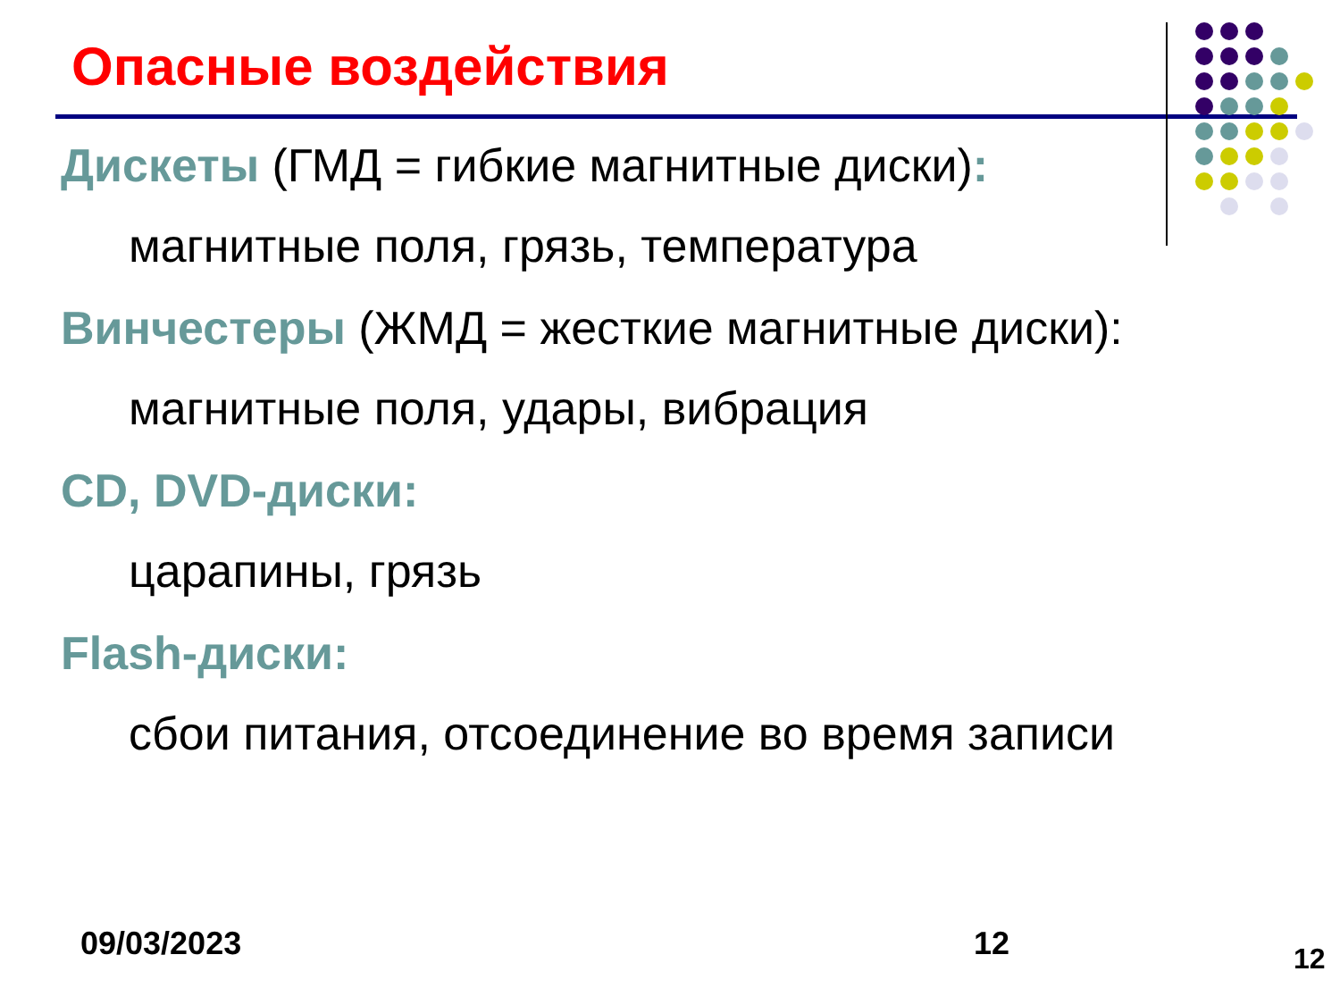Опасные воздействия
Дискеты (ГМД = гибкие магнитные диски):
магнитные поля, грязь, температура
Винчестеры (ЖМД = жесткие магнитные диски):
магнитные поля, удары, вибрация
CD, DVD-диски:
царапины, грязь
Flash-диски:
сбои питания, отсоединение во время записи
09/03/2023 12 12